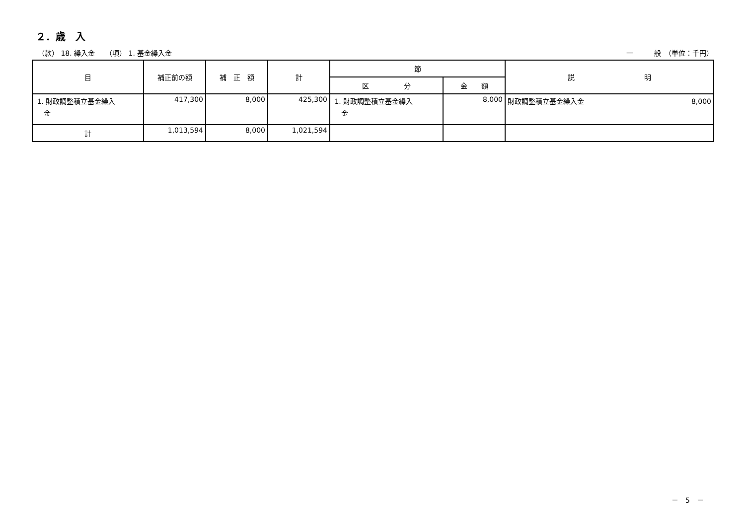２．歳　入
（款） 18. 繰入金　　（項） 1. 基金繰入金 一　　　般　（単位：千円）
| 目 | 補正前の額 | 補 正 額 | 計 | 節 | | 説 明 |
| --- | --- | --- | --- | --- | --- | --- |
| | | | | 区 分 | 金 額 | |
| 1. 財政調整積立基金繰入 金 | 417,300 | 8,000 | 425,300 | 1. 財政調整積立基金繰入 金 | 8,000 | 財政調整積立基金繰入金 8,000 |
| 計 | 1,013,594 | 8,000 | 1,021,594 | | | |
－　5　－